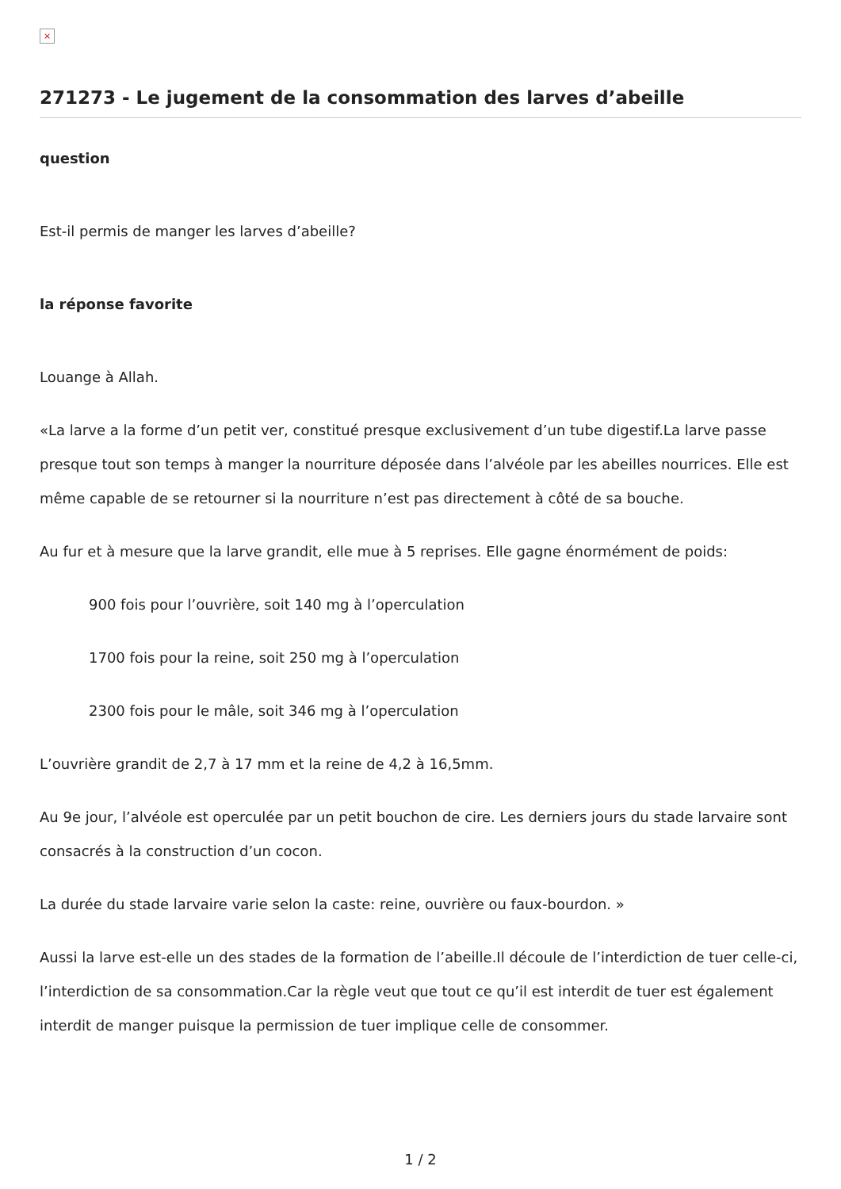×
271273 - Le jugement de la consommation des larves d’abeille
question
Est-il permis de manger les larves d’abeille?
la réponse favorite
Louange à Allah.
«La larve a la forme d’un petit ver, constitué presque exclusivement d’un tube digestif.La larve passe presque tout son temps à manger la nourriture déposée dans l’alvéole par les abeilles nourrices. Elle est même capable de se retourner si la nourriture n’est pas directement à côté de sa bouche.
Au fur et à mesure que la larve grandit, elle mue à 5 reprises. Elle gagne énormément de poids:
900 fois pour l’ouvrière, soit 140 mg à l’operculation
1700 fois pour la reine, soit 250 mg à l’operculation
2300 fois pour le mâle, soit 346 mg à l’operculation
L’ouvrière grandit de 2,7 à 17 mm et la reine de 4,2 à 16,5mm.
Au 9e jour, l’alvéole est operculée par un petit bouchon de cire. Les derniers jours du stade larvaire sont consacrés à la construction d’un cocon.
La durée du stade larvaire varie selon la caste: reine, ouvrière ou faux-bourdon. »
Aussi la larve est-elle un des stades de la formation de l’abeille.Il découle de l’interdiction de tuer celle-ci, l’interdiction de sa consommation.Car la règle veut que tout ce qu’il est interdit de tuer est également interdit de manger puisque la permission de tuer implique celle de consommer.
1 / 2